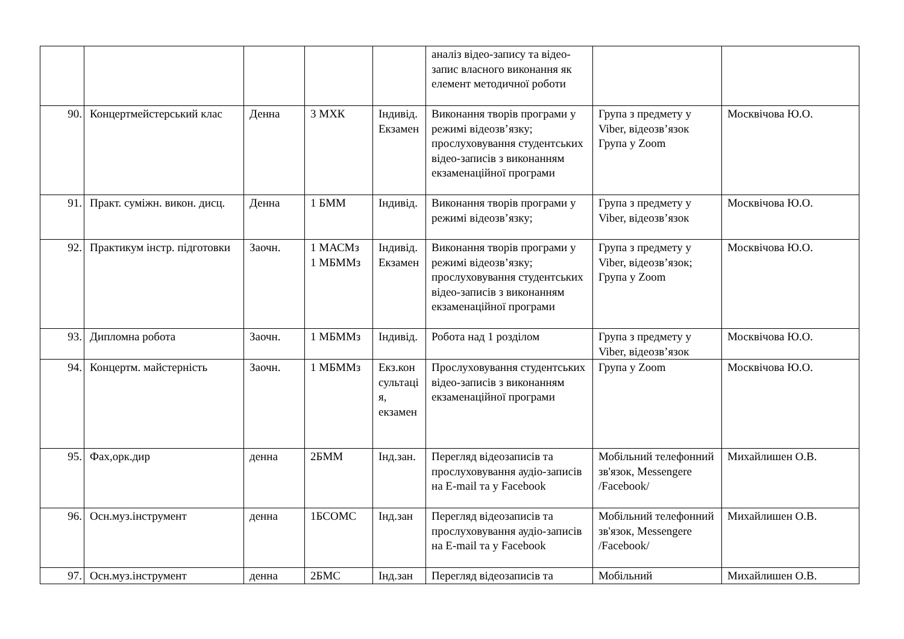| | | | | | аналіз відео-запису та відео-запис власного виконання як елемент методичної роботи | | |
| 90. | Концертмейстерський клас | Денна | 3 МХК | Індивід. Екзамен | Виконання творів програми у режимі відеозв’язку; прослуховування студентських відео-записів з виконанням екзаменаційної програми | Група з предмету у Viber, відеозв’язок Група у Zoom | Москвічова Ю.О. |
| 91. | Практ. суміжн. викон. дисц. | Денна | 1 БММ | Індивід. | Виконання творів програми у режимі відеозв’язку; | Група з предмету у Viber, відеозв’язок | Москвічова Ю.О. |
| 92. | Практикум інстр. підготовки | Заочн. | 1 МАСМз 1 МБММз | Індивід. Екзамен | Виконання творів програми у режимі відеозв’язку; прослуховування студентських відео-записів з виконанням екзаменаційної програми | Група з предмету у Viber, відеозв’язок; Група у Zoom | Москвічова Ю.О. |
| 93. | Дипломна робота | Заочн. | 1 МБММз | Індивід. | Робота над 1 розділом | Група з предмету у Viber, відеозв’язок | Москвічова Ю.О. |
| 94. | Концертм. майстерність | Заочн. | 1 МБММз | Екз.консультація, екзамен | Прослуховування студентських відео-записів з виконанням екзаменаційної програми | Група у Zoom | Москвічова Ю.О. |
| 95. | Фах,орк.дир | денна | 2БММ | Інд.зан. | Перегляд відеозаписів та прослуховування аудіо-записів на E-mail та у Facebook | Мобільний телефонний зв'язок, Messengere /Facebook/ | Михайлишен О.В. |
| 96. | Осн.муз.інструмент | денна | 1БСОМС | Інд.зан | Перегляд відеозаписів та прослуховування аудіо-записів на E-mail та у Facebook | Мобільний телефонний зв'язок, Messengere /Facebook/ | Михайлишен О.В. |
| 97. | Осн.муз.інструмент | денна | 2БМС | Інд.зан | Перегляд відеозаписів та | Мобільний | Михайлишен О.В. |